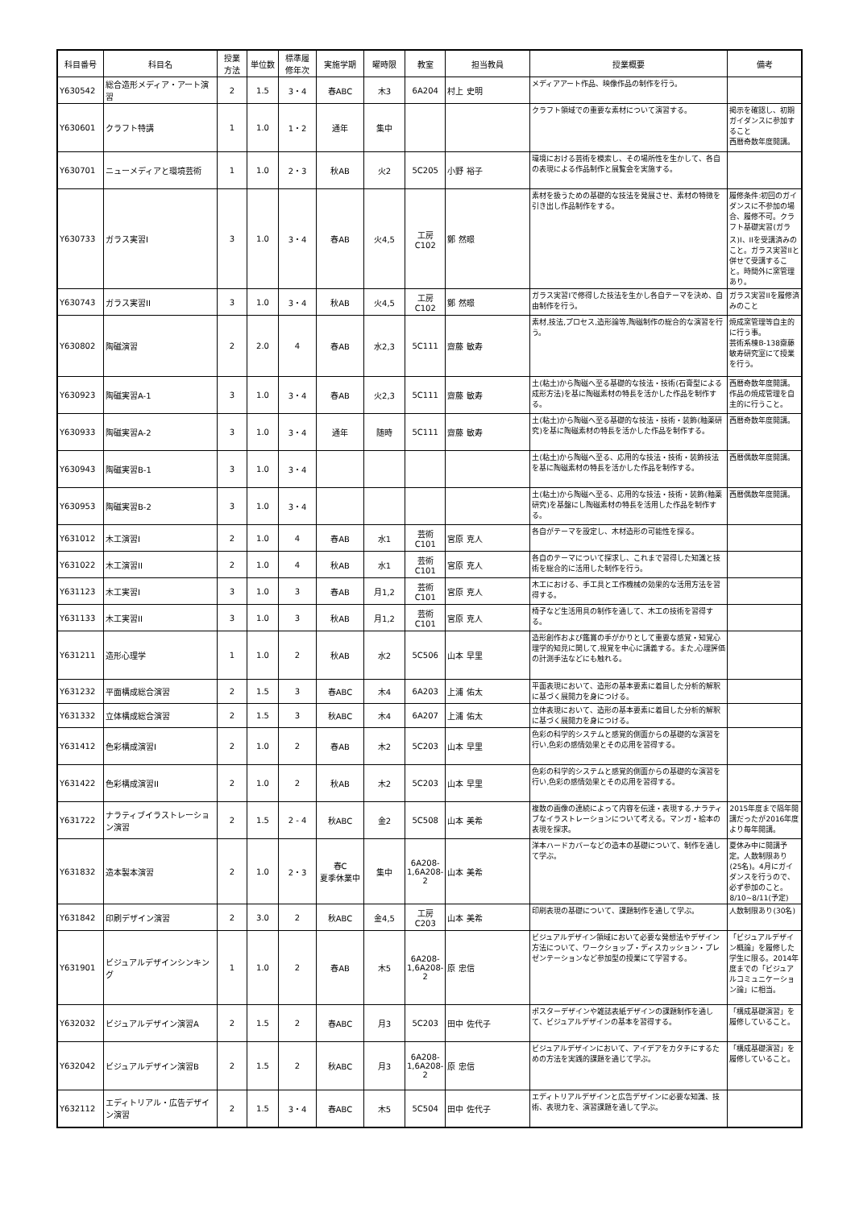| 科目番号 | 科目名 | 授業 方法 | 単位数 | 標準履 修年次 | 実施学期 | 曜時限 | 教室 | 担当教員 | 授業概要 | 備考 |
| --- | --- | --- | --- | --- | --- | --- | --- | --- | --- | --- |
| Y630542 | 総合造形メディア・アート演習 | 2 | 1.5 | 3・4 | 春ABC | 木3 | 6A204 | 村上 史明 | メディアアート作品、映像作品の制作を行う。 | |
| Y630601 | クラフト特講 | 1 | 1.0 | 1・2 | 通年 | 集中 | | | クラフト領域での重要な素材について演習する。 | 掲示を確認し、初期ガイダンスに参加すること 西暦奇数年度開講。 |
| Y630701 | ニューメディアと環境芸術 | 1 | 1.0 | 2・3 | 秋AB | 火2 | 5C205 | 小野 裕子 | 環境における芸術を模索し、その場所性を生かして、各自の表現による作品制作と展覧会を実施する。 | |
| Y630733 | ガラス実習I | 3 | 1.0 | 3・4 | 春AB | 火4,5 | 工房 C102 | 鄭 然暻 | 素材を扱うための基礎的な技法を発展させ、素材の特徴を引き出し作品制作をする。 | 履修条件:初回のガイダンスに不参加の場合、履修不可。クラフト基礎実習(ガラス)I、IIを受講済みのこと。ガラス実習IIと併せて受講すること。時間外に窯管理あり。 |
| Y630743 | ガラス実習II | 3 | 1.0 | 3・4 | 秋AB | 火4,5 | 工房 C102 | 鄭 然暻 | ガラス実習Iで修得した技法を生かし各自テーマを決め、自由制作を行う。 | ガラス実習IIを履修済みのこと |
| Y630802 | 陶磁演習 | 2 | 2.0 | 4 | 春AB | 水2,3 | 5C111 | 齋藤 敏寿 | 素材,技法,プロセス,造形論等,陶磁制作の総合的な演習を行う。 | 焼成窯管理等自主的に行う事。 芸術系棟B-138齋藤敏寿研究室にて授業を行う。 |
| Y630923 | 陶磁実習A-1 | 3 | 1.0 | 3・4 | 春AB | 火2,3 | 5C111 | 齋藤 敏寿 | 土(粘土)から陶磁へ至る基礎的な技法・技術(石膏型による成形方法)を基に陶磁素材の特長を活かした作品を制作する。 | 西暦奇数年度開講。作品の焼成管理を自主的に行うこと。 |
| Y630933 | 陶磁実習A-2 | 3 | 1.0 | 3・4 | 通年 | 随時 | 5C111 | 齋藤 敏寿 | 土(粘土)から陶磁へ至る基礎的な技法・技術・装飾(釉薬研究)を基に陶磁素材の特長を活かした作品を制作する。 | 西暦奇数年度開講。 |
| Y630943 | 陶磁実習B-1 | 3 | 1.0 | 3・4 | | | | | 土(粘土)から陶磁へ至る、応用的な技法・技術・装飾技法を基に陶磁素材の特長を活かした作品を制作する。 | 西暦偶数年度開講。 |
| Y630953 | 陶磁実習B-2 | 3 | 1.0 | 3・4 | | | | | 土(粘土)から陶磁へ至る、応用的な技法・技術・装飾(釉薬研究)を基盤にし陶磁素材の特長を活用した作品を制作する。 | 西暦偶数年度開講。 |
| Y631012 | 木工演習I | 2 | 1.0 | 4 | 春AB | 水1 | 芸術 C101 | 宮原 克人 | 各自がテーマを設定し、木材造形の可能性を探る。 | |
| Y631022 | 木工演習II | 2 | 1.0 | 4 | 秋AB | 水1 | 芸術 C101 | 宮原 克人 | 各自のテーマについて探求し、これまで習得した知識と技術を総合的に活用した制作を行う。 | |
| Y631123 | 木工実習I | 3 | 1.0 | 3 | 春AB | 月1,2 | 芸術 C101 | 宮原 克人 | 木工における、手工具と工作機械の効果的な活用方法を習得する。 | |
| Y631133 | 木工実習II | 3 | 1.0 | 3 | 秋AB | 月1,2 | 芸術 C101 | 宮原 克人 | 椅子など生活用具の制作を通して、木工の技術を習得する。 | |
| Y631211 | 造形心理学 | 1 | 1.0 | 2 | 秋AB | 水2 | 5C506 | 山本 早里 | 造形創作および鑑賞の手がかりとして重要な感覚・知覚心理学的知見に関して,視覚を中心に講義する。また,心理評価の計測手法などにも触れる。 | |
| Y631232 | 平面構成総合演習 | 2 | 1.5 | 3 | 春ABC | 木4 | 6A203 | 上浦 佑太 | 平面表現において、造形の基本要素に着目した分析的解釈に基づく展開力を身につける。 | |
| Y631332 | 立体構成総合演習 | 2 | 1.5 | 3 | 秋ABC | 木4 | 6A207 | 上浦 佑太 | 立体表現において、造形の基本要素に着目した分析的解釈に基づく展開力を身につける。 | |
| Y631412 | 色彩構成演習I | 2 | 1.0 | 2 | 春AB | 木2 | 5C203 | 山本 早里 | 色彩の科学的システムと感覚的側面からの基礎的な演習を行い,色彩の感情効果とその応用を習得する。 | |
| Y631422 | 色彩構成演習II | 2 | 1.0 | 2 | 秋AB | 木2 | 5C203 | 山本 早里 | 色彩の科学的システムと感覚的側面からの基礎的な演習を行い,色彩の感情効果とその応用を習得する。 | |
| Y631722 | ナラティブイラストレーション演習 | 2 | 1.5 | 2 - 4 | 秋ABC | 金2 | 5C508 | 山本 美希 | 複数の画像の連続によって内容を伝達・表現する,ナラティブなイラストレーションについて考える。マンガ・絵本の表現を探求。 | 2015年度まで隔年開講だったが2016年度より毎年開講。 |
| Y631832 | 造本製本演習 | 2 | 1.0 | 2・3 | 春C 夏季休業中 | 集中 | 6A208-1,6A208-2 | 山本 美希 | 洋本ハードカバーなどの造本の基礎について、制作を通して学ぶ。 | 夏休み中に開講予定。人数制限あり(25名)。4月にガイダンスを行うので、必ず参加のこと。8/10~8/11(予定) |
| Y631842 | 印刷デザイン演習 | 2 | 3.0 | 2 | 秋ABC | 金4,5 | 工房 C203 | 山本 美希 | 印刷表現の基礎について、課題制作を通して学ぶ。 | 人数制限あり(30名) |
| Y631901 | ビジュアルデザインシンキング | 1 | 1.0 | 2 | 春AB | 木5 | 6A208-1,6A208-2 | 原 忠信 | ビジュアルデザイン領域において必要な発想法やデザイン方法について、ワークショップ・ディスカッション・プレゼンテーションなど参加型の授業にて学習する。 | 「ビジュアルデザイン概論」を履修した学生に限る。2014年度までの「ビジュアルコミュニケーション論」に相当。 |
| Y632032 | ビジュアルデザイン演習A | 2 | 1.5 | 2 | 春ABC | 月3 | 5C203 | 田中 佐代子 | ポスターデザインや雑誌表紙デザインの課題制作を通して、ビジュアルデザインの基本を習得する。 | 「構成基礎演習」を履修していること。 |
| Y632042 | ビジュアルデザイン演習B | 2 | 1.5 | 2 | 秋ABC | 月3 | 6A208-1,6A208-2 | 原 忠信 | ビジュアルデザインにおいて、アイデアをカタチにするための方法を実践的課題を通じて学ぶ。 | 「構成基礎演習」を履修していること。 |
| Y632112 | エディトリアル・広告デザイン演習 | 2 | 1.5 | 3・4 | 春ABC | 木5 | 5C504 | 田中 佐代子 | エディトリアルデザインと広告デザインに必要な知識、技術、表現力を、演習課題を通して学ぶ。 | |